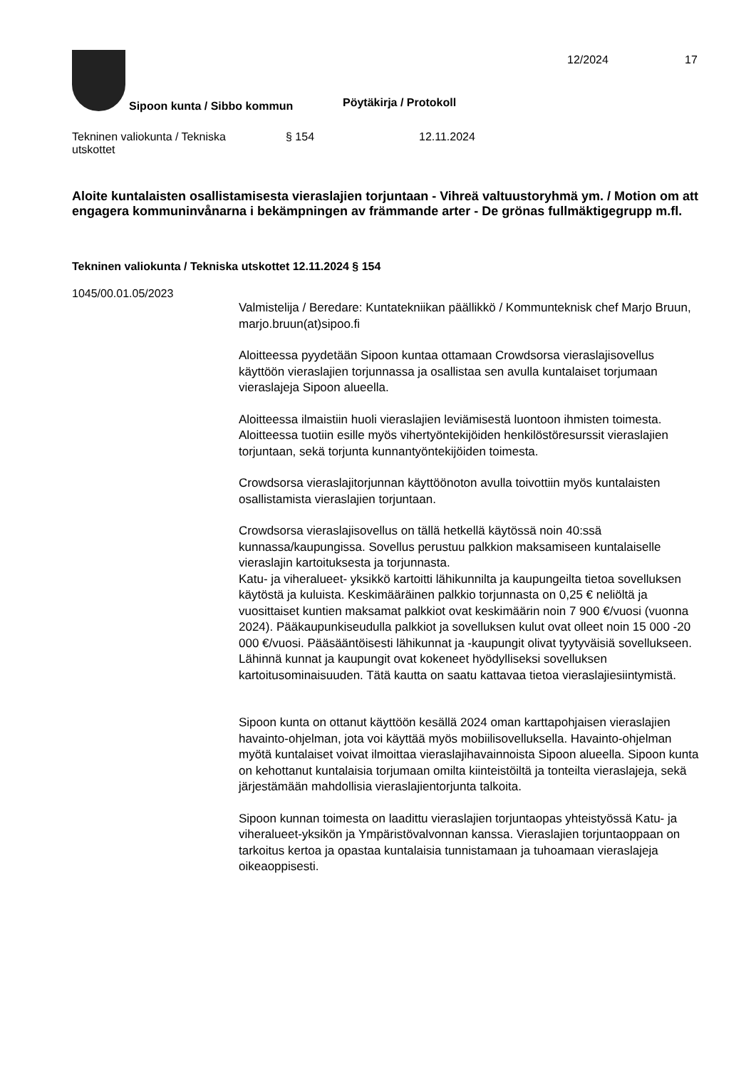Sipoon kunta / Sibbo kommun Pöytäkirja / Protokoll
12/2024 17
Tekninen valiokunta / Tekniska
utskottet
§ 154 12.11.2024
Aloite kuntalaisten osallistamisesta vieraslajien torjuntaan - Vihreä valtuustoryhmä ym. / Motion om att engagera kommuninvånarna i bekämpningen av främmande arter - De grönas fullmäktigegrupp m.fl.
Tekninen valiokunta / Tekniska utskottet 12.11.2024 § 154
1045/00.01.05/2023
Valmistelija / Beredare: Kuntatekniikan päällikkö / Kommunteknisk chef Marjo Bruun, marjo.bruun(at)sipoo.fi
Aloitteessa pyydetään Sipoon kuntaa ottamaan Crowdsorsa vieraslajisovellus käyttöön vieraslajien torjunnassa ja osallistaa sen avulla kuntalaiset torjumaan vieraslajeja Sipoon alueella.
Aloitteessa ilmaistiin huoli vieraslajien leviämisestä luontoon ihmisten toimesta. Aloitteessa tuotiin esille myös vihertyöntekijöiden henkilöstöresurssit vieraslajien torjuntaan, sekä torjunta kunnantyöntekijöiden toimesta.
Crowdsorsa vieraslajitorjunnan käyttöönoton avulla toivottiin myös kuntalaisten osallistamista vieraslajien torjuntaan.
Crowdsorsa vieraslajisovellus on tällä hetkellä käytössä noin 40:ssä kunnassa/kaupungissa. Sovellus perustuu palkkion maksamiseen kuntalaiselle vieraslajin kartoituksesta ja torjunnasta.
Katu- ja viheralueet- yksikkö kartoitti lähikunnilta ja kaupungeilta tietoa sovelluksen käytöstä ja kuluista. Keskimääräinen palkkio torjunnasta on 0,25 € neliöltä ja vuosittaiset kuntien maksamat palkkiot ovat keskimäärin noin 7 900 €/vuosi (vuonna 2024). Pääkaupunkiseudulla palkkiot ja sovelluksen kulut ovat olleet noin 15 000 -20 000 €/vuosi. Pääsääntöisesti lähikunnat ja -kaupungit olivat tyytyväisiä sovellukseen. Lähinnä kunnat ja kaupungit ovat kokeneet hyödylliseksi sovelluksen kartoitusominaisuuden. Tätä kautta on saatu kattavaa tietoa vieraslajiesiintymistä.
Sipoon kunta on ottanut käyttöön kesällä 2024 oman karttapohjaisen vieraslajien havainto-ohjelman, jota voi käyttää myös mobiilisovelluksella. Havainto-ohjelman myötä kuntalaiset voivat ilmoittaa vieraslajihavainnoista Sipoon alueella. Sipoon kunta on kehottanut kuntalaisia torjumaan omilta kiinteistöiltä ja tonteilta vieraslajeja, sekä järjestämään mahdollisia vieraslajientorjunta talkoita.
Sipoon kunnan toimesta on laadittu vieraslajien torjuntaopas yhteistyössä Katu- ja viheralueet-yksikön ja Ympäristövalvonnan kanssa. Vieraslajien torjuntaoppaan on tarkoitus kertoa ja opastaa kuntalaisia tunnistamaan ja tuhoamaan vieraslajeja oikeaoppisesti.